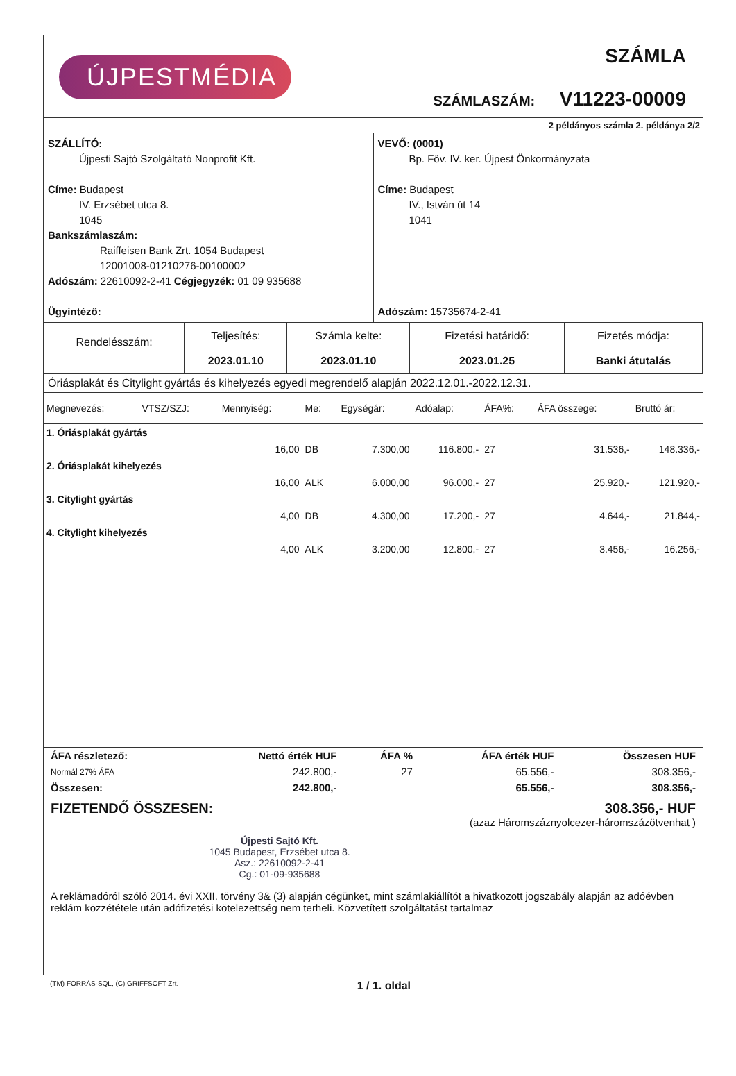ÚJPESTMÉDIA
SZÁMLA
SZÁMLASZÁM: V11223-00009
2 példányos számla 2. példánya 2/2
SZÁLLÍTÓ:
   Újpesti Sajtó Szolgáltató Nonprofit Kft.
Címe: Budapest
   IV. Erzsébet utca 8.
   1045
Bankszámlaszám:
     Raiffeisen Bank Zrt. 1054 Budapest
     12001008-01210276-00100002
Adószám: 22610092-2-41 Cégjegyzék: 01 09 935688
Ügyintéző:
VEVŐ: (0001)
   Bp. Főv. IV. ker. Újpest Önkormányzata
Címe: Budapest
   IV., István út 14
   1041
Adószám: 15735674-2-41
| Rendelésszám: | Teljesítés: 2023.01.10 | Számla kelte: 2023.01.10 | Fizetési határidő: 2023.01.25 | Fizetés módja: Banki átutalás |
Óriásplakát és Citylight gyártás és kihelyezés egyedi megrendelő alapján 2022.12.01.-2022.12.31.
| Megnevezés: | VTSZ/SZJ: | Mennyiség: | Me: | Egységár: | Adóalap: | ÁFA%: | ÁFA összege: | Bruttó ár: |
| --- | --- | --- | --- | --- | --- | --- | --- | --- |
| 1. Óriásplakát gyártás | | | | | | | | |
| | | 16,00 | DB | 7.300,00 | 116.800,- | 27 | 31.536,- | 148.336,- |
| 2. Óriásplakát kihelyezés | | | | | | | | |
| | | 16,00 | ALK | 6.000,00 | 96.000,- | 27 | 25.920,- | 121.920,- |
| 3. Citylight gyártás | | | | | | | | |
| | | 4,00 | DB | 4.300,00 | 17.200,- | 27 | 4.644,- | 21.844,- |
| 4. Citylight kihelyezés | | | | | | | | |
| | | 4,00 | ALK | 3.200,00 | 12.800,- | 27 | 3.456,- | 16.256,- |
| ÁFA részletező: | Nettó érték HUF | ÁFA % | ÁFA érték HUF | Összesen HUF |
| --- | --- | --- | --- | --- |
| Normál 27% ÁFA | 242.800,- | 27 | 65.556,- | 308.356,- |
| Összesen: | 242.800,- | | 65.556,- | 308.356,- |
FIZETENDŐ ÖSSZESEN: 308.356,- HUF
(azaz Háromszáznyolcezer-háromszázötvenhat )
Újpesti Sajtó Kft.
1045 Budapest, Erzsébet utca 8.
Asz.: 22610092-2-41
Cg.: 01-09-935688
A reklámadóról szóló 2014. évi XXII. törvény 3& (3) alapján cégünket, mint számlakiállítót a hivatkozott jogszabály alapján az adóévben reklám közzététele után adófizetési kötelezettség nem terheli. Közvetített szolgáltatást tartalmaz
(TM) FORRÁS-SQL, (C) GRIFFSOFT Zrt. 1 / 1. oldal